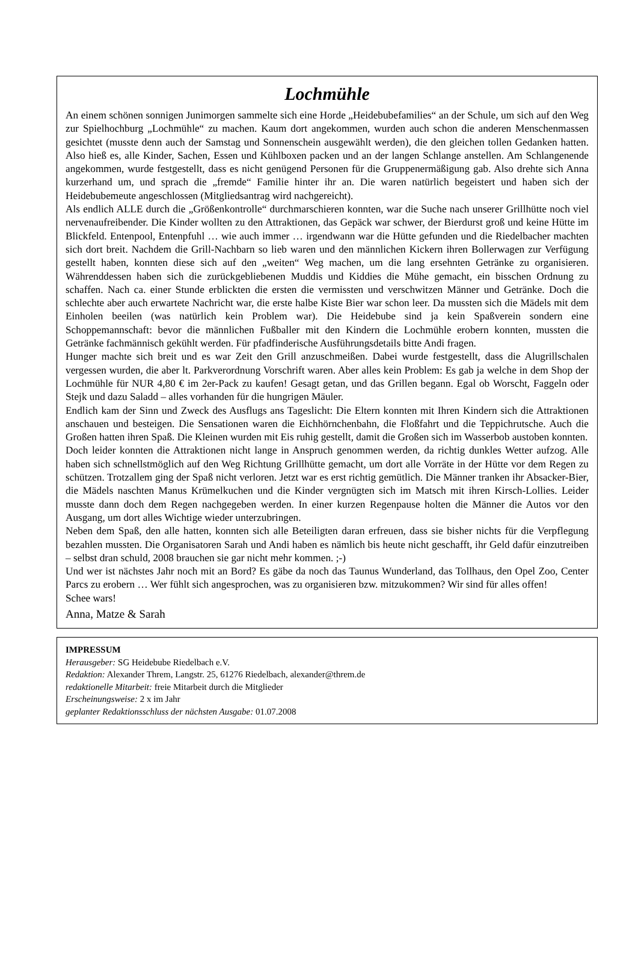Lochmühle
An einem schönen sonnigen Junimorgen sammelte sich eine Horde „Heidebubefamilies“ an der Schule, um sich auf den Weg zur Spielhochburg „Lochmühle“ zu machen. Kaum dort angekommen, wurden auch schon die anderen Menschenmassen gesichtet (musste denn auch der Samstag und Sonnenschein ausgewählt werden), die den gleichen tollen Gedanken hatten. Also hieß es, alle Kinder, Sachen, Essen und Kühlboxen packen und an der langen Schlange anstellen. Am Schlangenende angekommen, wurde festgestellt, dass es nicht genügend Personen für die Gruppenermäßigung gab. Also drehte sich Anna kurzerhand um, und sprach die „fremde“ Familie hinter ihr an. Die waren natürlich begeistert und haben sich der Heidebubemeute angeschlossen (Mitgliedsantrag wird nachgereicht).
Als endlich ALLE durch die „Größenkontrolle“ durchmarschieren konnten, war die Suche nach unserer Grillhütte noch viel nervenaufreibender. Die Kinder wollten zu den Attraktionen, das Gepäck war schwer, der Bierdurst groß und keine Hütte im Blickfeld. Entenpool, Entenpfuhl … wie auch immer … irgendwann war die Hütte gefunden und die Riedelbacher machten sich dort breit. Nachdem die Grill-Nachbarn so lieb waren und den männlichen Kickern ihren Bollerwagen zur Verfügung gestellt haben, konnten diese sich auf den „weiten“ Weg machen, um die lang ersehnten Getränke zu organisieren. Währenddessen haben sich die zurückgebliebenen Muddis und Kiddies die Mühe gemacht, ein bisschen Ordnung zu schaffen. Nach ca. einer Stunde erblickten die ersten die vermissten und verschwitzen Männer und Getränke. Doch die schlechte aber auch erwartete Nachricht war, die erste halbe Kiste Bier war schon leer. Da mussten sich die Mädels mit dem Einholen beeilen (was natürlich kein Problem war). Die Heidebube sind ja kein Spaßverein sondern eine Schoppemannschaft: bevor die männlichen Fußballer mit den Kindern die Lochmühle erobern konnten, mussten die Getränke fachmännisch gekühlt werden. Für pfadfinderische Ausführungsdetails bitte Andi fragen.
Hunger machte sich breit und es war Zeit den Grill anzuschmeißen. Dabei wurde festgestellt, dass die Alugrillschalen vergessen wurden, die aber lt. Parkverordnung Vorschrift waren. Aber alles kein Problem: Es gab ja welche in dem Shop der Lochmühle für NUR 4,80 € im 2er-Pack zu kaufen! Gesagt getan, und das Grillen begann. Egal ob Worscht, Faggeln oder Stejk und dazu Saladd – alles vorhanden für die hungrigen Mäuler.
Endlich kam der Sinn und Zweck des Ausflugs ans Tageslicht: Die Eltern konnten mit Ihren Kindern sich die Attraktionen anschauen und besteigen. Die Sensationen waren die Eichhörnchenbahn, die Floßfahrt und die Teppichrutsche. Auch die Großen hatten ihren Spaß. Die Kleinen wurden mit Eis ruhig gestellt, damit die Großen sich im Wasserbob austoben konnten.
Doch leider konnten die Attraktionen nicht lange in Anspruch genommen werden, da richtig dunkles Wetter aufzog. Alle haben sich schnellstmöglich auf den Weg Richtung Grillhütte gemacht, um dort alle Vorräte in der Hütte vor dem Regen zu schützen. Trotzallem ging der Spaß nicht verloren. Jetzt war es erst richtig gemütlich. Die Männer tranken ihr Absacker-Bier, die Mädels naschten Manus Krümelkuchen und die Kinder vergnügten sich im Matsch mit ihren Kirsch-Lollies. Leider musste dann doch dem Regen nachgegeben werden. In einer kurzen Regenpause holten die Männer die Autos vor den Ausgang, um dort alles Wichtige wieder unterzubringen.
Neben dem Spaß, den alle hatten, konnten sich alle Beteiligten daran erfreuen, dass sie bisher nichts für die Verpflegung bezahlen mussten. Die Organisatoren Sarah und Andi haben es nämlich bis heute nicht geschafft, ihr Geld dafür einzutreiben – selbst dran schuld, 2008 brauchen sie gar nicht mehr kommen. ;-)
Und wer ist nächstes Jahr noch mit an Bord? Es gäbe da noch das Taunus Wunderland, das Tollhaus, den Opel Zoo, Center Parcs zu erobern … Wer fühlt sich angesprochen, was zu organisieren bzw. mitzukommen? Wir sind für alles offen!
Schee wars!
Anna, Matze & Sarah
IMPRESSUM
Herausgeber: SG Heidebube Riedelbach e.V.
Redaktion: Alexander Threm, Langstr. 25, 61276 Riedelbach, alexander@threm.de
redaktionelle Mitarbeit: freie Mitarbeit durch die Mitglieder
Erscheinungsweise: 2 x im Jahr
geplanter Redaktionsschluss der nächsten Ausgabe: 01.07.2008